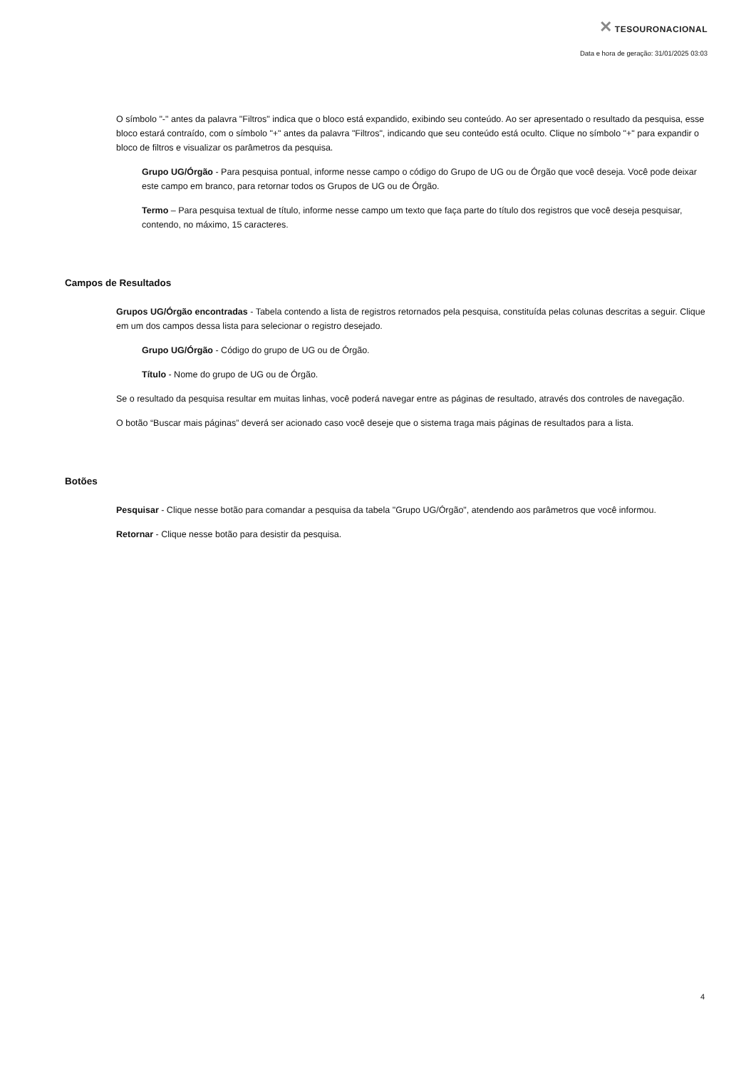✕ TESOURONACIONAL
Data e hora de geração: 31/01/2025 03:03
O símbolo "-" antes da palavra "Filtros" indica que o bloco está expandido, exibindo seu conteúdo. Ao ser apresentado o resultado da pesquisa, esse bloco estará contraído, com o símbolo "+" antes da palavra "Filtros", indicando que seu conteúdo está oculto. Clique no símbolo "+" para expandir o bloco de filtros e visualizar os parâmetros da pesquisa.
Grupo UG/Órgão - Para pesquisa pontual, informe nesse campo o código do Grupo de UG ou de Órgão que você deseja. Você pode deixar este campo em branco, para retornar todos os Grupos de UG ou de Órgão.
Termo – Para pesquisa textual de título, informe nesse campo um texto que faça parte do título dos registros que você deseja pesquisar, contendo, no máximo, 15 caracteres.
Campos de Resultados
Grupos UG/Órgão encontradas - Tabela contendo a lista de registros retornados pela pesquisa, constituída pelas colunas descritas a seguir. Clique em um dos campos dessa lista para selecionar o registro desejado.
Grupo UG/Órgão - Código do grupo de UG ou de Órgão.
Título - Nome do grupo de UG ou de Órgão.
Se o resultado da pesquisa resultar em muitas linhas, você poderá navegar entre as páginas de resultado, através dos controles de navegação.
O botão “Buscar mais páginas” deverá ser acionado caso você deseje que o sistema traga mais páginas de resultados para a lista.
Botões
Pesquisar - Clique nesse botão para comandar a pesquisa da tabela "Grupo UG/Órgão", atendendo aos parâmetros que você informou.
Retornar - Clique nesse botão para desistir da pesquisa.
4